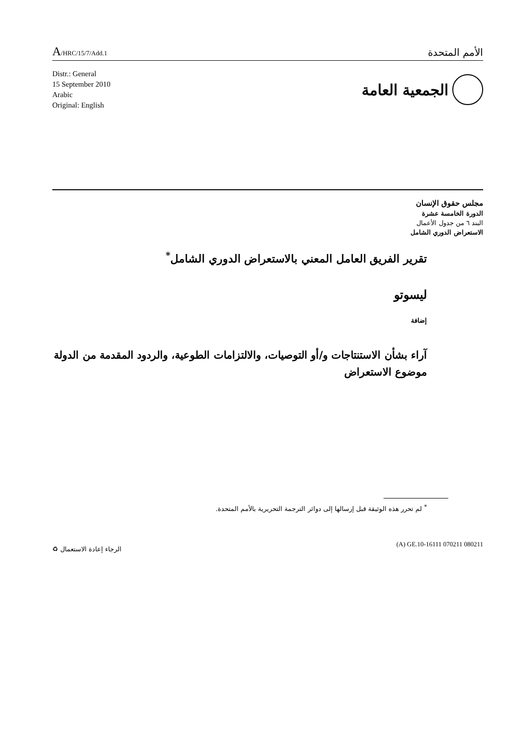A/HRC/15/7/Add.1
الأمم المتحدة
Distr.: General
15 September 2010
Arabic
Original: English
الجمعية العامة
مجلس حقوق الإنسان
الدورة الخامسة عشرة
البند ٦ من جدول الأعمال
الاستعراض الدوري الشامل
تقرير الفريق العامل المعني بالاستعراض الدوري الشامل<sup>*</sup>
ليسوتو
إضافة
آراء بشأن الاستنتاجات و/أو التوصيات، والالتزامات الطوعية، والردود المقدمة من الدولة موضوع الاستعراض
<sup>*</sup> لم تحرر هذه الوثيقة قبل إرسالها إلى دوائر الترجمة التحريرية بالأمم المتحدة.
♻ الرجاء إعادة الاستعمال
(A) GE.10-16111 070211 080211